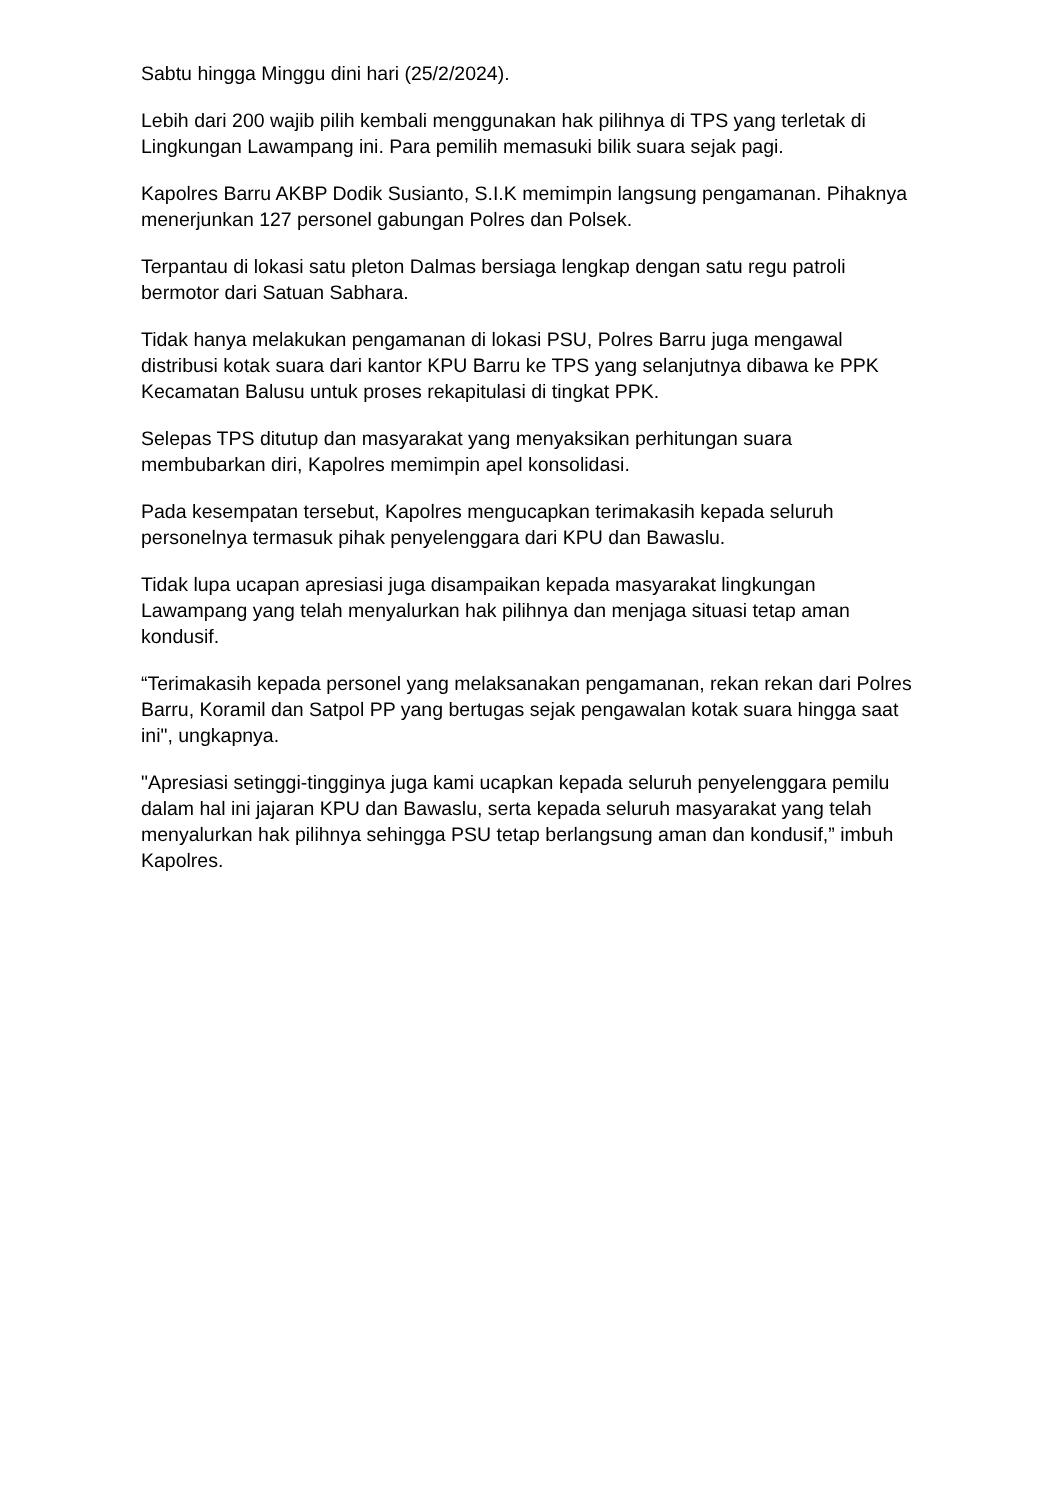Sabtu hingga Minggu dini hari (25/2/2024).
Lebih dari 200 wajib pilih kembali menggunakan hak pilihnya di TPS yang terletak di Lingkungan Lawampang ini. Para pemilih memasuki bilik suara sejak pagi.
Kapolres Barru AKBP Dodik Susianto, S.I.K memimpin langsung pengamanan. Pihaknya menerjunkan 127 personel gabungan Polres dan Polsek.
Terpantau di lokasi satu pleton Dalmas bersiaga lengkap dengan satu regu patroli bermotor dari Satuan Sabhara.
Tidak hanya melakukan pengamanan di lokasi PSU, Polres Barru juga mengawal distribusi kotak suara dari kantor KPU Barru ke TPS yang selanjutnya dibawa ke PPK Kecamatan Balusu untuk proses rekapitulasi di tingkat PPK.
Selepas TPS ditutup dan masyarakat yang menyaksikan perhitungan suara membubarkan diri, Kapolres memimpin apel konsolidasi.
Pada kesempatan tersebut, Kapolres mengucapkan terimakasih kepada seluruh personelnya termasuk pihak penyelenggara dari KPU dan Bawaslu.
Tidak lupa ucapan apresiasi juga disampaikan kepada masyarakat lingkungan Lawampang yang telah menyalurkan hak pilihnya dan menjaga situasi tetap aman kondusif.
“Terimakasih kepada personel yang melaksanakan pengamanan, rekan rekan dari Polres Barru, Koramil dan Satpol PP yang bertugas sejak pengawalan kotak suara hingga saat ini", ungkapnya.
"Apresiasi setinggi-tingginya juga kami ucapkan kepada seluruh penyelenggara pemilu dalam hal ini jajaran KPU dan Bawaslu, serta kepada seluruh masyarakat yang telah menyalurkan hak pilihnya sehingga PSU tetap berlangsung aman dan kondusif,” imbuh Kapolres.